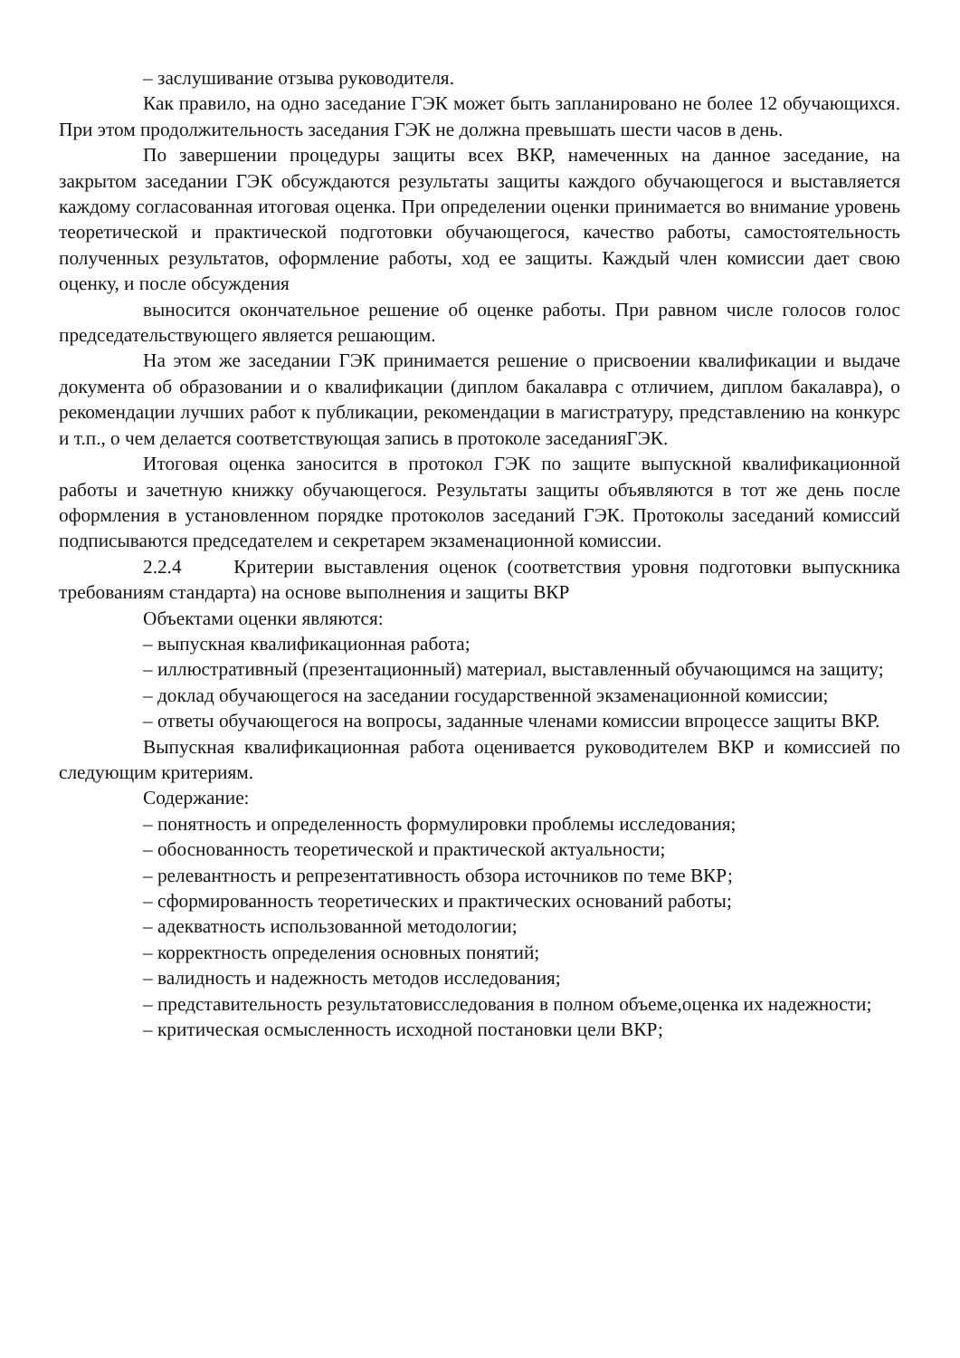– заслушивание отзыва руководителя.
Как правило, на одно заседание ГЭК может быть запланировано не более 12 обучающихся. При этом продолжительность заседания ГЭК не должна превышать шести часов в день.
По завершении процедуры защиты всех ВКР, намеченных на данное заседание, на закрытом заседании ГЭК обсуждаются результаты защиты каждого обучающегося и выставляется каждому согласованная итоговая оценка. При определении оценки принимается во внимание уровень теоретической и практической подготовки обучающегося, качество работы, самостоятельность полученных результатов, оформление работы, ход ее защиты. Каждый член комиссии дает свою оценку, и после обсуждения
выносится окончательное решение об оценке работы. При равном числе голосов голос председательствующего является решающим.
На этом же заседании ГЭК принимается решение о присвоении квалификации и выдаче документа об образовании и о квалификации (диплом бакалавра с отличием, диплом бакалавра), о рекомендации лучших работ к публикации, рекомендации в магистратуру, представлению на конкурс и т.п., о чем делается соответствующая запись в протоколе заседанияГЭК.
Итоговая оценка заносится в протокол ГЭК по защите выпускной квалификационной работы и зачетную книжку обучающегося. Результаты защиты объявляются в тот же день после оформления в установленном порядке протоколов заседаний ГЭК. Протоколы заседаний комиссий подписываются председателем и секретарем экзаменационной комиссии.
2.2.4 Критерии выставления оценок (соответствия уровня подготовки выпускника требованиям стандарта) на основе выполнения и защиты ВКР
Объектами оценки являются:
– выпускная квалификационная работа;
– иллюстративный (презентационный) материал, выставленный обучающимся на защиту;
– доклад обучающегося на заседании государственной экзаменационной комиссии;
– ответы обучающегося на вопросы, заданные членами комиссии впроцессе защиты ВКР.
Выпускная квалификационная работа оценивается руководителем ВКР и комиссией по следующим критериям.
Содержание:
– понятность и определенность формулировки проблемы исследования;
– обоснованность теоретической и практической актуальности;
– релевантность и репрезентативность обзора источников по теме ВКР;
– сформированность теоретических и практических оснований работы;
– адекватность использованной методологии;
– корректность определения основных понятий;
– валидность и надежность методов исследования;
– представительность результатовисследования в полном объеме,оценка их надежности;
– критическая осмысленность исходной постановки цели ВКР;